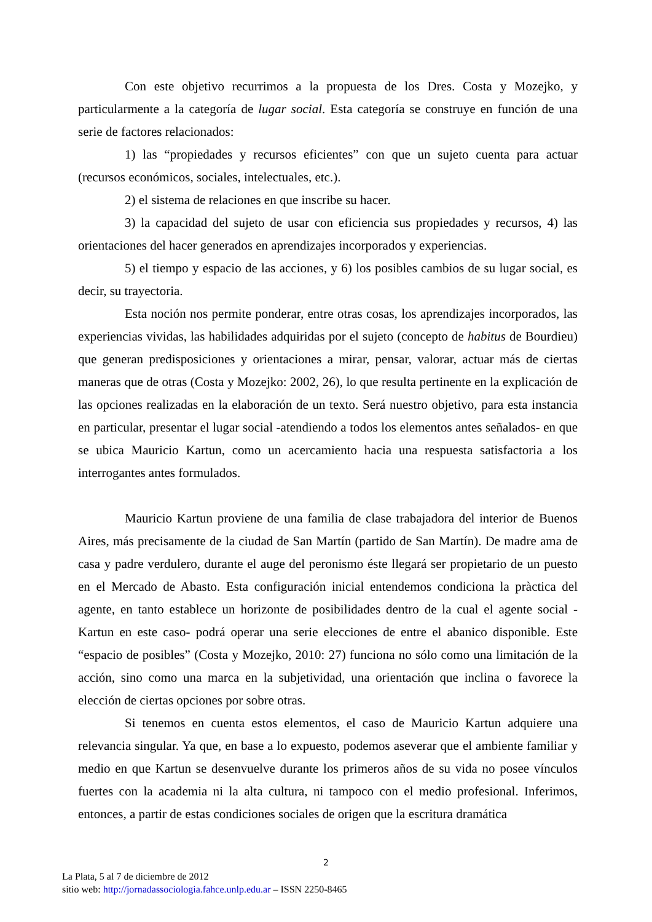Con este objetivo recurrimos a la propuesta de los Dres. Costa y Mozejko, y particularmente a la categoría de lugar social. Esta categoría se construye en función de una serie de factores relacionados:
1) las “propiedades y recursos eficientes” con que un sujeto cuenta para actuar (recursos económicos, sociales, intelectuales, etc.).
2) el sistema de relaciones en que inscribe su hacer.
3) la capacidad del sujeto de usar con eficiencia sus propiedades y recursos, 4) las orientaciones del hacer generados en aprendizajes incorporados y experiencias.
5) el tiempo y espacio de las acciones, y 6) los posibles cambios de su lugar social, es decir, su trayectoria.
Esta noción nos permite ponderar, entre otras cosas, los aprendizajes incorporados, las experiencias vividas, las habilidades adquiridas por el sujeto (concepto de habitus de Bourdieu) que generan predisposiciones y orientaciones a mirar, pensar, valorar, actuar más de ciertas maneras que de otras (Costa y Mozejko: 2002, 26), lo que resulta pertinente en la explicación de las opciones realizadas en la elaboración de un texto. Será nuestro objetivo, para esta instancia en particular, presentar el lugar social -atendiendo a todos los elementos antes señalados- en que se ubica Mauricio Kartun, como un acercamiento hacia una respuesta satisfactoria a los interrogantes antes formulados.
Mauricio Kartun proviene de una familia de clase trabajadora del interior de Buenos Aires, más precisamente de la ciudad de San Martín (partido de San Martín). De madre ama de casa y padre verdulero, durante el auge del peronismo éste llegará ser propietario de un puesto en el Mercado de Abasto. Esta configuración inicial entendemos condiciona la pràctica del agente, en tanto establece un horizonte de posibilidades dentro de la cual el agente social - Kartun en este caso- podrá operar una serie elecciones de entre el abanico disponible. Este “espacio de posibles” (Costa y Mozejko, 2010: 27) funciona no sólo como una limitación de la acción, sino como una marca en la subjetividad, una orientación que inclina o favorece la elección de ciertas opciones por sobre otras.
Si tenemos en cuenta estos elementos, el caso de Mauricio Kartun adquiere una relevancia singular. Ya que, en base a lo expuesto, podemos aseverar que el ambiente familiar y medio en que Kartun se desenvuelve durante los primeros años de su vida no posee vínculos fuertes con la academia ni la alta cultura, ni tampoco con el medio profesional. Inferimos, entonces, a partir de estas condiciones sociales de origen que la escritura dramática
2
La Plata, 5 al 7 de diciembre de 2012
sitio web: http://jornadassociologia.fahce.unlp.edu.ar – ISSN 2250-8465